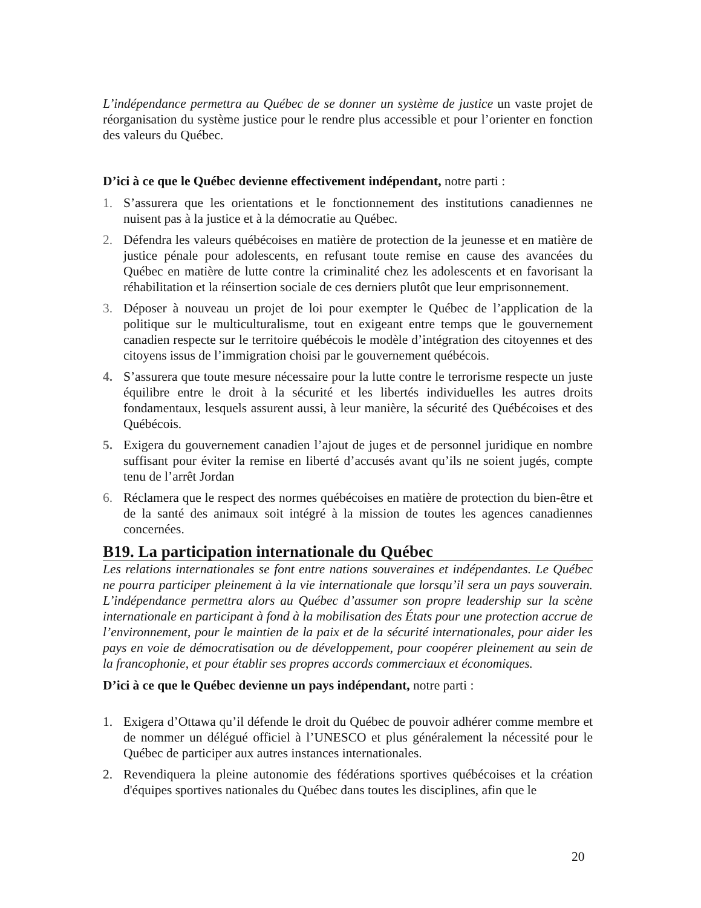L’indépendance permettra au Québec de se donner un système de justice un vaste projet de réorganisation du système justice pour le rendre plus accessible et pour l’orienter en fonction des valeurs du Québec.
D’ici à ce que le Québec devienne effectivement indépendant, notre parti :
1. S’assurera que les orientations et le fonctionnement des institutions canadiennes ne nuisent pas à la justice et à la démocratie au Québec.
2. Défendra les valeurs québécoises en matière de protection de la jeunesse et en matière de justice pénale pour adolescents, en refusant toute remise en cause des avancées du Québec en matière de lutte contre la criminalité chez les adolescents et en favorisant la réhabilitation et la réinsertion sociale de ces derniers plutôt que leur emprisonnement.
3. Déposer à nouveau un projet de loi pour exempter le Québec de l’application de la politique sur le multiculturalisme, tout en exigeant entre temps que le gouvernement canadien respecte sur le territoire québécois le modèle d’intégration des citoyennes et des citoyens issus de l’immigration choisi par le gouvernement québécois.
4. S’assurera que toute mesure nécessaire pour la lutte contre le terrorisme respecte un juste équilibre entre le droit à la sécurité et les libertés individuelles les autres droits fondamentaux, lesquels assurent aussi, à leur manière, la sécurité des Québécoises et des Québécois.
5. Exigera du gouvernement canadien l’ajout de juges et de personnel juridique en nombre suffisant pour éviter la remise en liberté d’accusés avant qu’ils ne soient jugés, compte tenu de l’arrêt Jordan
6. Réclamera que le respect des normes québécoises en matière de protection du bien-être et de la santé des animaux soit intégré à la mission de toutes les agences canadiennes concernées.
B19. La participation internationale du Québec
Les relations internationales se font entre nations souveraines et indépendantes. Le Québec ne pourra participer pleinement à la vie internationale que lorsqu’il sera un pays souverain. L’indépendance permettra alors au Québec d’assumer son propre leadership sur la scène internationale en participant à fond à la mobilisation des États pour une protection accrue de l’environnement, pour le maintien de la paix et de la sécurité internationales, pour aider les pays en voie de démocratisation ou de développement, pour coopérer pleinement au sein de la francophonie, et pour établir ses propres accords commerciaux et économiques.
D’ici à ce que le Québec devienne un pays indépendant, notre parti :
1. Exigera d’Ottawa qu’il défende le droit du Québec de pouvoir adhérer comme membre et de nommer un délégué officiel à l’UNESCO et plus généralement la nécessité pour le Québec de participer aux autres instances internationales.
2. Revendiquera la pleine autonomie des fédérations sportives québécoises et la création d'équipes sportives nationales du Québec dans toutes les disciplines, afin que le
20